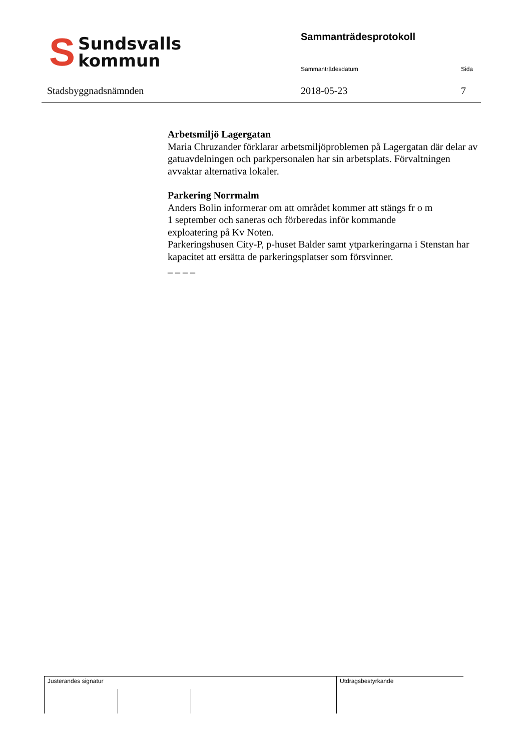S Sundsvalls
kommun
Stadsbyggnadsnämnden
Sammanträdesprotokoll
Sammanträdesdatum Sida
2018-05-23 7
Arbetsmiljö Lagergatan
Maria Chruzander förklarar arbetsmiljöproblemen på Lagergatan där delar av gatuavdelningen och parkpersonalen har sin arbetsplats. Förvaltningen avvaktar alternativa lokaler.
Parkering Norrmalm
Anders Bolin informerar om att området kommer att stängs fr o m
1 september och saneras och förberedas inför kommande
exploatering på Kv Noten.
Parkeringshusen City-P, p-huset Balder samt ytparkeringarna i Stenstan har kapacitet att ersätta de parkeringsplatser som försvinner.
_ _ _ _
Justerandes signatur Utdragsbestyrkande